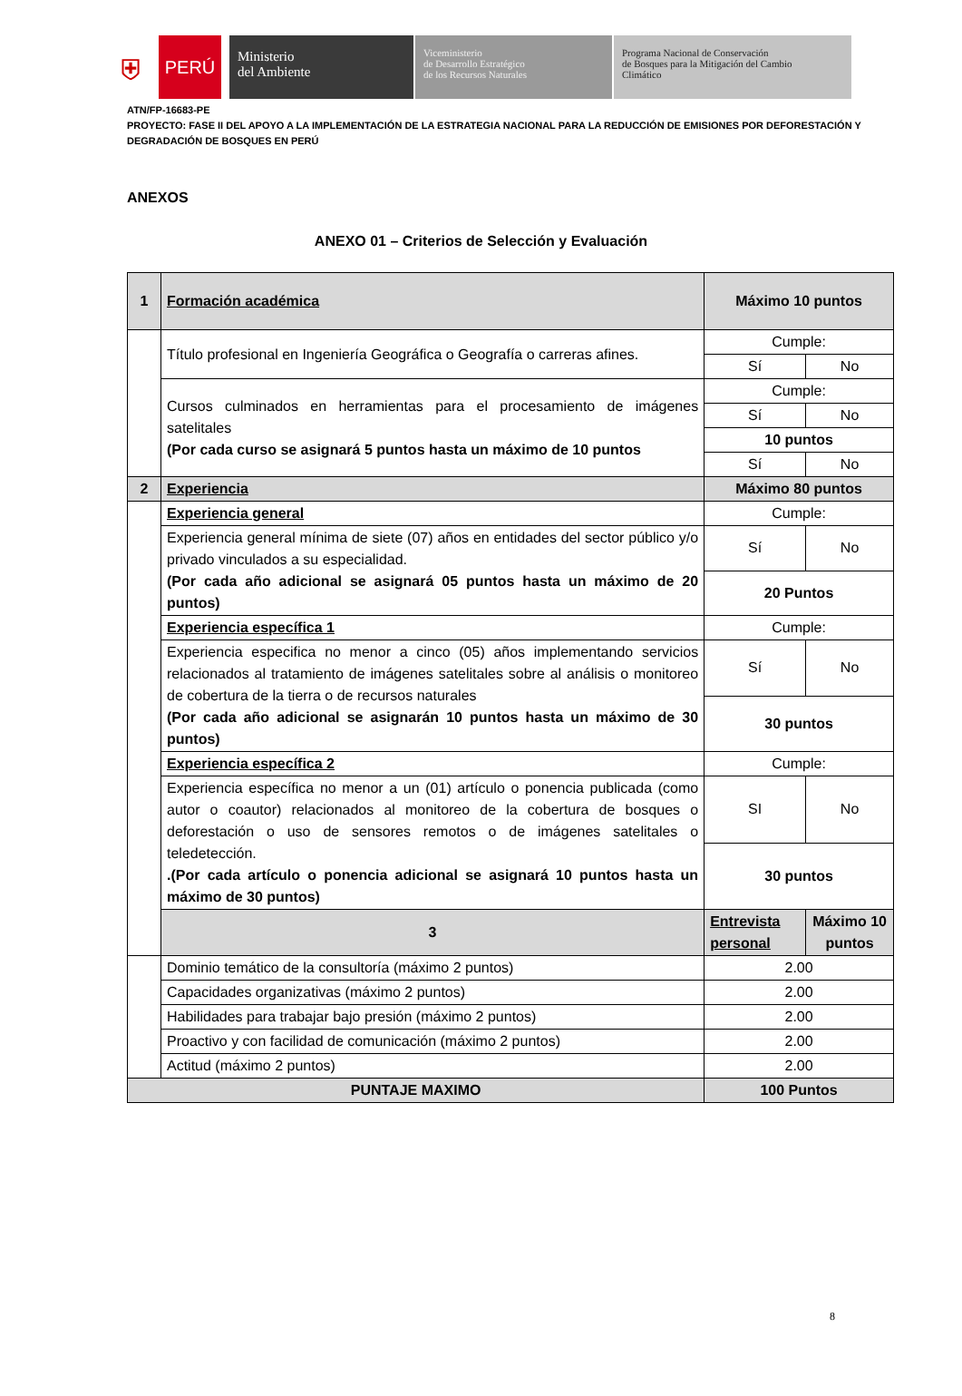⛨
PERÚ
Ministerio
del Ambiente
Viceministerio
de Desarrollo Estratégico
de los Recursos Naturales
Programa Nacional de Conservación
de Bosques para la Mitigación del Cambio
Climático
ATN/FP-16683-PE
PROYECTO: FASE II DEL APOYO A LA IMPLEMENTACIÓN DE LA ESTRATEGIA NACIONAL PARA LA REDUCCIÓN DE EMISIONES POR DEFORESTACIÓN Y
DEGRADACIÓN DE BOSQUES EN PERÚ
ANEXOS
ANEXO 01 – Criterios de Selección y Evaluación
| 1 | Formación académica | Máximo 10 puntos | |
| | Título profesional en Ingeniería Geográfica o Geografía o carreras afines. | Cumple: | |
| | | Sí | No |
| | Cursos culminados en herramientas para el procesamiento de imágenes satelitales (Por cada curso se asignará 5 puntos hasta un máximo de 10 puntos | Cumple: | |
| | | Sí | No |
| | | 10 puntos | |
| | | Sí | No |
| 2 | Experiencia | Máximo 80 puntos | |
| | Experiencia general | Cumple: | |
| | Experiencia general mínima de siete (07) años en entidades del sector público y/o privado vinculados a su especialidad. (Por cada año adicional se asignará 05 puntos hasta un máximo de 20 puntos) | Sí | No |
| | | 20 Puntos | |
| | Experiencia específica 1 | Cumple: | |
| | Experiencia especifica no menor a cinco (05) años implementando servicios relacionados al tratamiento de imágenes satelitales sobre al análisis o monitoreo de cobertura de la tierra o de recursos naturales (Por cada año adicional se asignarán 10 puntos hasta un máximo de 30 puntos) | Sí | No |
| | | 30 puntos | |
| | Experiencia específica 2 | Cumple: | |
| | Experiencia específica no menor a un (01) artículo o ponencia publicada (como autor o coautor) relacionados al monitoreo de la cobertura de bosques o deforestación o uso de sensores remotos o de imágenes satelitales o teledetección. .(Por cada artículo o ponencia adicional se asignará 10 puntos hasta un máximo de 30 puntos) | SI | No |
| | | 30 puntos | |
| | 3 | Entrevista personal | Máximo 10 puntos |
| | Dominio temático de la consultoría (máximo 2 puntos) | 2.00 | |
| | Capacidades organizativas (máximo 2 puntos) | 2.00 | |
| | Habilidades para trabajar bajo presión (máximo 2 puntos) | 2.00 | |
| | Proactivo y con facilidad de comunicación (máximo 2 puntos) | 2.00 | |
| | Actitud (máximo 2 puntos) | 2.00 | |
| PUNTAJE MAXIMO | | 100 Puntos | |
8